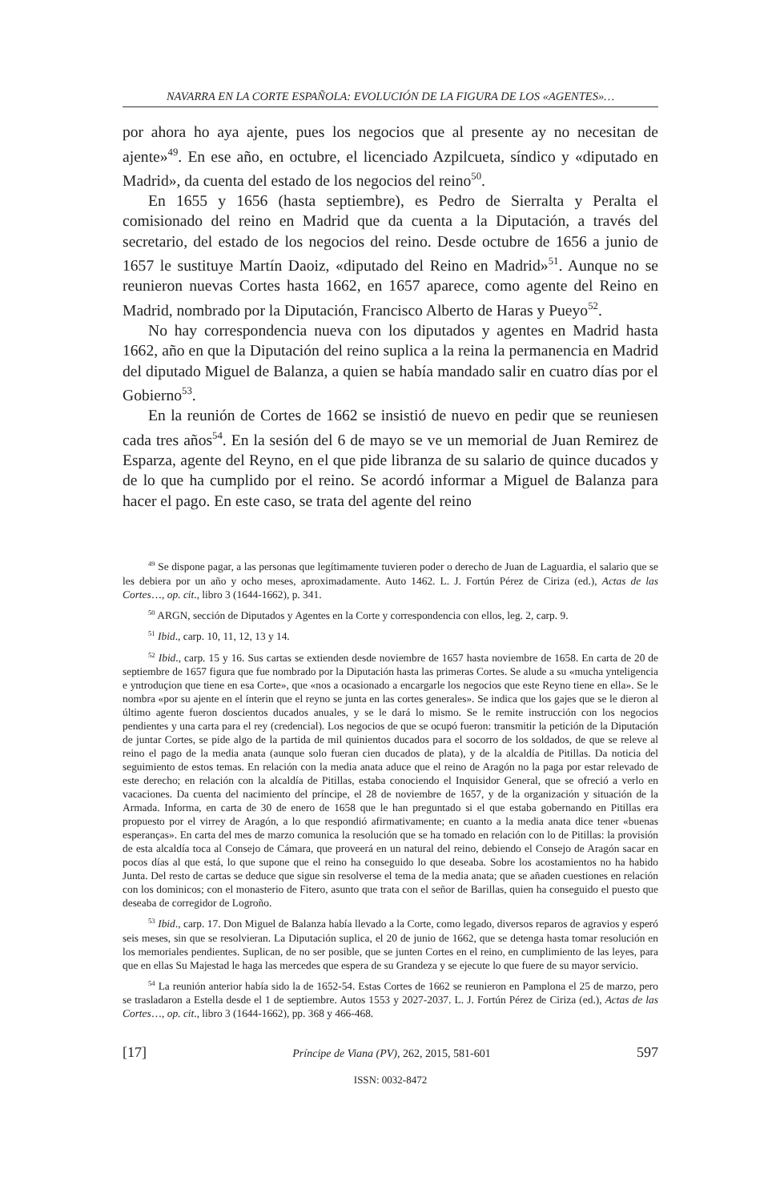NAVARRA EN LA CORTE ESPAÑOLA: EVOLUCIÓN DE LA FIGURA DE LOS «AGENTES»…
por ahora ho aya ajente, pues los negocios que al presente ay no necesitan de ajente»<sup>49</sup>. En ese año, en octubre, el licenciado Azpilcueta, síndico y «diputado en Madrid», da cuenta del estado de los negocios del reino<sup>50</sup>.
En 1655 y 1656 (hasta septiembre), es Pedro de Sierralta y Peralta el comisionado del reino en Madrid que da cuenta a la Diputación, a través del secretario, del estado de los negocios del reino. Desde octubre de 1656 a junio de 1657 le sustituye Martín Daoiz, «diputado del Reino en Madrid»<sup>51</sup>. Aunque no se reunieron nuevas Cortes hasta 1662, en 1657 aparece, como agente del Reino en Madrid, nombrado por la Diputación, Francisco Alberto de Haras y Pueyo<sup>52</sup>.
No hay correspondencia nueva con los diputados y agentes en Madrid hasta 1662, año en que la Diputación del reino suplica a la reina la permanencia en Madrid del diputado Miguel de Balanza, a quien se había mandado salir en cuatro días por el Gobierno<sup>53</sup>.
En la reunión de Cortes de 1662 se insistió de nuevo en pedir que se reuniesen cada tres años<sup>54</sup>. En la sesión del 6 de mayo se ve un memorial de Juan Remirez de Esparza, agente del Reyno, en el que pide libranza de su salario de quince ducados y de lo que ha cumplido por el reino. Se acordó informar a Miguel de Balanza para hacer el pago. En este caso, se trata del agente del reino
<sup>49</sup> Se dispone pagar, a las personas que legítimamente tuvieren poder o derecho de Juan de Laguardia, el salario que se les debiera por un año y ocho meses, aproximadamente. Auto 1462. L. J. Fortún Pérez de Ciriza (ed.), Actas de las Cortes…, op. cit., libro 3 (1644-1662), p. 341.
<sup>50</sup> ARGN, sección de Diputados y Agentes en la Corte y correspondencia con ellos, leg. 2, carp. 9.
<sup>51</sup> Ibid., carp. 10, 11, 12, 13 y 14.
<sup>52</sup> Ibid., carp. 15 y 16. Sus cartas se extienden desde noviembre de 1657 hasta noviembre de 1658. En carta de 20 de septiembre de 1657 figura que fue nombrado por la Diputación hasta las primeras Cortes. Se alude a su «mucha ynteligencia e yntroduçion que tiene en esa Corte», que «nos a ocasionado a encargarle los negocios que este Reyno tiene en ella». Se le nombra «por su ajente en el ínterin que el reyno se junta en las cortes generales». Se indica que los gajes que se le dieron al último agente fueron doscientos ducados anuales, y se le dará lo mismo. Se le remite instrucción con los negocios pendientes y una carta para el rey (credencial). Los negocios de que se ocupó fueron: transmitir la petición de la Diputación de juntar Cortes, se pide algo de la partida de mil quinientos ducados para el socorro de los soldados, de que se releve al reino el pago de la media anata (aunque solo fueran cien ducados de plata), y de la alcaldía de Pitillas. Da noticia del seguimiento de estos temas. En relación con la media anata aduce que el reino de Aragón no la paga por estar relevado de este derecho; en relación con la alcaldía de Pitillas, estaba conociendo el Inquisidor General, que se ofreció a verlo en vacaciones. Da cuenta del nacimiento del príncipe, el 28 de noviembre de 1657, y de la organización y situación de la Armada. Informa, en carta de 30 de enero de 1658 que le han preguntado si el que estaba gobernando en Pitillas era propuesto por el virrey de Aragón, a lo que respondió afirmativamente; en cuanto a la media anata dice tener «buenas esperanças». En carta del mes de marzo comunica la resolución que se ha tomado en relación con lo de Pitillas: la provisión de esta alcaldía toca al Consejo de Cámara, que proveerá en un natural del reino, debiendo el Consejo de Aragón sacar en pocos días al que está, lo que supone que el reino ha conseguido lo que deseaba. Sobre los acostamientos no ha habido Junta. Del resto de cartas se deduce que sigue sin resolverse el tema de la media anata; que se añaden cuestiones en relación con los dominicos; con el monasterio de Fitero, asunto que trata con el señor de Barillas, quien ha conseguido el puesto que deseaba de corregidor de Logroño.
<sup>53</sup> Ibid., carp. 17. Don Miguel de Balanza había llevado a la Corte, como legado, diversos reparos de agravios y esperó seis meses, sin que se resolvieran. La Diputación suplica, el 20 de junio de 1662, que se detenga hasta tomar resolución en los memoriales pendientes. Suplican, de no ser posible, que se junten Cortes en el reino, en cumplimiento de las leyes, para que en ellas Su Majestad le haga las mercedes que espera de su Grandeza y se ejecute lo que fuere de su mayor servicio.
<sup>54</sup> La reunión anterior había sido la de 1652-54. Estas Cortes de 1662 se reunieron en Pamplona el 25 de marzo, pero se trasladaron a Estella desde el 1 de septiembre. Autos 1553 y 2027-2037. L. J. Fortún Pérez de Ciriza (ed.), Actas de las Cortes…, op. cit., libro 3 (1644-1662), pp. 368 y 466-468.
[17] Príncipe de Viana (PV), 262, 2015, 581-601 597
ISSN: 0032-8472